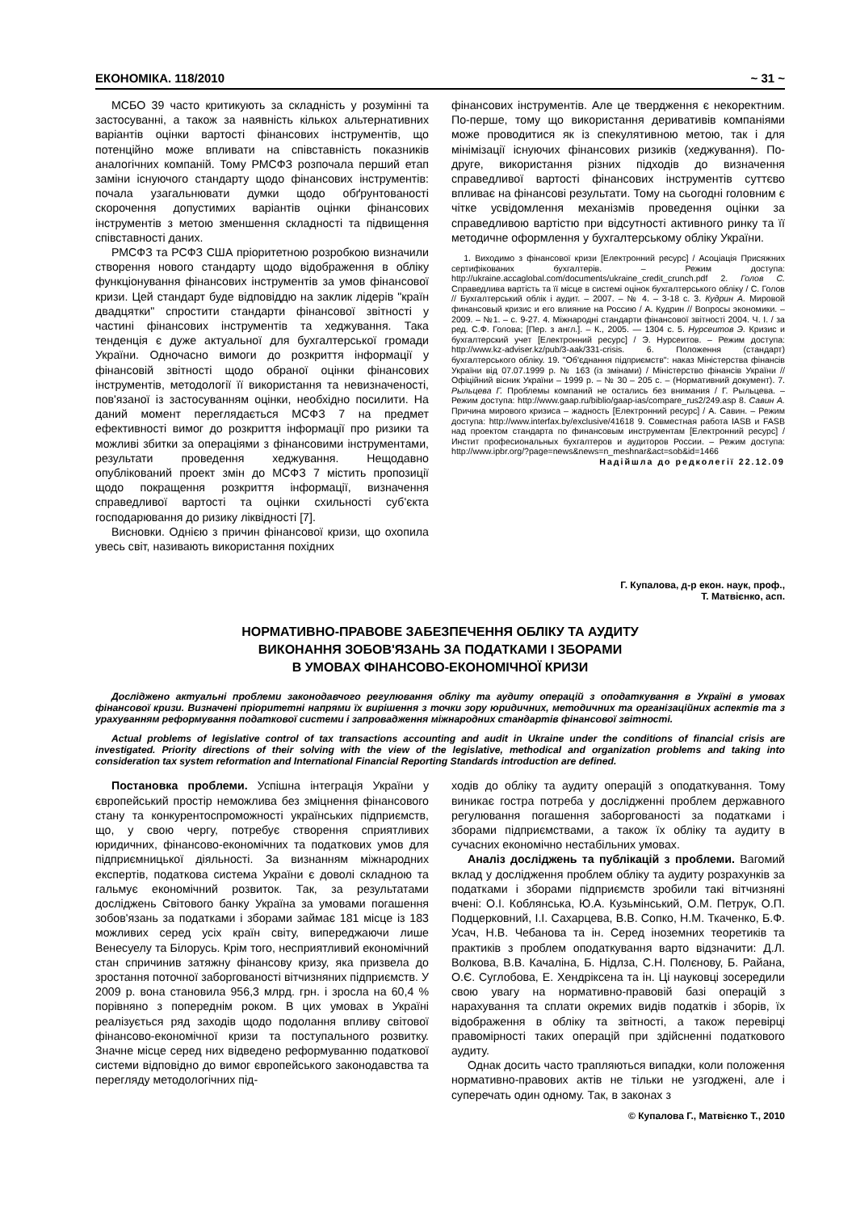ЕКОНОМІКА. 118/2010 ~ 31 ~
МСБО 39 часто критикують за складність у розумінні та застосуванні, а також за наявність кількох альтернативних варіантів оцінки вартості фінансових інструментів, що потенційно може впливати на співставність показників аналогічних компаній. Тому РМСФЗ розпочала перший етап заміни існуючого стандарту щодо фінансових інструментів: почала узагальнювати думки щодо обґрунтованості скорочення допустимих варіантів оцінки фінансових інструментів з метою зменшення складності та підвищення співставності даних.
РМСФЗ та РСФЗ США пріоритетною розробкою визначили створення нового стандарту щодо відображення в обліку функціонування фінансових інструментів за умов фінансової кризи. Цей стандарт буде відповіддю на заклик лідерів "країн двадцятки" спростити стандарти фінансової звітності у частині фінансових інструментів та хеджування. Така тенденція є дуже актуальної для бухгалтерської громади України. Одночасно вимоги до розкриття інформації у фінансовій звітності щодо обраної оцінки фінансових інструментів, методології її використання та невизначеності, пов'язаної із застосуванням оцінки, необхідно посилити. На даний момент переглядається МСФЗ 7 на предмет ефективності вимог до розкриття інформації про ризики та можливі збитки за операціями з фінансовими інструментами, результати проведення хеджування. Нещодавно опублікований проект змін до МСФЗ 7 містить пропозиції щодо покращення розкриття інформації, визначення справедливої вартості та оцінки схильності суб'єкта господарювання до ризику ліквідності [7].
Висновки. Однією з причин фінансової кризи, що охопила увесь світ, називають використання похідних
фінансових інструментів. Але це твердження є некоректним. По-перше, тому що використання деривативів компаніями може проводитися як із спекулятивною метою, так і для мінімізації існуючих фінансових ризиків (хеджування). По-друге, використання різних підходів до визначення справедливої вартості фінансових інструментів суттєво впливає на фінансові результати. Тому на сьогодні головним є чітке усвідомлення механізмів проведення оцінки за справедливою вартістю при відсутності активного ринку та її методичне оформлення у бухгалтерському обліку України.
1. Виходимо з фінансової кризи [Електронний ресурс] / Асоціація Присяжних сертифікованих бухгалтерів. – Режим доступа: http://ukraine.accaglobal.com/documents/ukraine_credit_crunch.pdf 2. Голов С. Справедлива вартість та її місце в системі оцінок бухгалтерського обліку / С. Голов // Бухгалтерський облік і аудит. – 2007. – № 4. – 3-18 с. 3. Кудрин А. Мировой финансовый кризис и его влияние на Россию / А. Кудрин // Вопросы экономики. – 2009. – №1. – с. 9-27. 4. Міжнародні стандарти фінансової звітності 2004. Ч. І. / за ред. С.Ф. Голова; [Пер. з англ.]. – К., 2005. — 1304 с. 5. Нурсеитов Э. Кризис и бухгалтерский учет [Електронний ресурс] / Э. Нурсеитов. – Режим доступа: http://www.kz-adviser.kz/pub/3-aak/331-crisis. 6. Положення (стандарт) бухгалтерського обліку. 19. "Об'єднання підприємств": наказ Міністерства фінансів України від 07.07.1999 р. № 163 (із змінами) / Міністерство фінансів України // Офіційний вісник України – 1999 р. – № 30 – 205 с. – (Нормативний документ). 7. Рыльцева Г. Проблемы компаний не остались без внимания / Г. Рыльцева. – Режим доступа: http://www.gaap.ru/biblio/gaap-ias/compare_rus2/249.asp 8. Савин А. Причина мирового кризиса – жадность [Електронний ресурс] / А. Савин. – Режим доступа: http://www.interfax.by/exclusive/41618 9. Совместная работа IASB и FASB над проектом стандарта по финансовым инструментам [Електронний ресурс] / Инстит професиональных бухгалтеров и аудиторов России. – Режим доступа: http://www.ipbr.org/?page=news&news=n_meshnar&act=sob&id=1466
Надійшла до редколегії 22.12.09
Г. Купалова, д-р екон. наук, проф.,
Т. Матвієнко, асп.
НОРМАТИВНО-ПРАВОВЕ ЗАБЕЗПЕЧЕННЯ ОБЛІКУ ТА АУДИТУ
ВИКОНАННЯ ЗОБОВ'ЯЗАНЬ ЗА ПОДАТКАМИ І ЗБОРАМИ
В УМОВАХ ФІНАНСОВО-ЕКОНОМІЧНОЇ КРИЗИ
Досліджено актуальні проблеми законодавчого регулювання обліку та аудиту операцій з оподаткування в Україні в умовах фінансової кризи. Визначені пріоритетні напрями їх вирішення з точки зору юридичних, методичних та організаційних аспектів та з урахуванням реформування податкової системи і запровадження міжнародних стандартів фінансової звітності.
Actual problems of legislative control of tax transactions accounting and audit in Ukraine under the conditions of financial crisis are investigated. Priority directions of their solving with the view of the legislative, methodical and organization problems and taking into consideration tax system reformation and International Financial Reporting Standards introduction are defined.
Постановка проблеми. Успішна інтеграція України у європейський простір неможлива без зміцнення фінансового стану та конкурентоспроможності українських підприємств, що, у свою чергу, потребує створення сприятливих юридичних, фінансово-економічних та податкових умов для підприємницької діяльності. За визнанням міжнародних експертів, податкова система України є доволі складною та гальмує економічний розвиток. Так, за результатами досліджень Світового банку Україна за умовами погашення зобов'язань за податками і зборами займає 181 місце із 183 можливих серед усіх країн світу, випереджаючи лише Венесуелу та Білорусь. Крім того, несприятливий економічний стан спричинив затяжну фінансову кризу, яка призвела до зростання поточної заборгованості вітчизняних підприємств. У 2009 р. вона становила 956,3 млрд. грн. і зросла на 60,4 % порівняно з попереднім роком. В цих умовах в Україні реалізується ряд заходів щодо подолання впливу світової фінансово-економічної кризи та поступального розвитку. Значне місце серед них відведено реформуванню податкової системи відповідно до вимог європейського законодавства та перегляду методологічних під-
ходів до обліку та аудиту операцій з оподаткування. Тому виникає гостра потреба у дослідженні проблем державного регулювання погашення заборгованості за податками і зборами підприємствами, а також їх обліку та аудиту в сучасних економічно нестабільних умовах.
Аналіз досліджень та публікацій з проблеми. Вагомий вклад у дослідження проблем обліку та аудиту розрахунків за податками і зборами підприємств зробили такі вітчизняні вчені: О.І. Коблянська, Ю.А. Кузьмінський, О.М. Петрук, О.П. Подцерковний, І.І. Сахарцева, В.В. Сопко, Н.М. Ткаченко, Б.Ф. Усач, Н.В. Чебанова та ін. Серед іноземних теоретиків та практиків з проблем оподаткування варто відзначити: Д.Л. Волкова, В.В. Качаліна, Б. Нідлза, С.Н. Полєнову, Б. Райана, О.Є. Суглобова, Е. Хендріксена та ін. Ці науковці зосередили свою увагу на нормативно-правовій базі операцій з нарахування та сплати окремих видів податків і зборів, їх відображення в обліку та звітності, а також перевірці правомірності таких операцій при здійсненні податкового аудиту.
Однак досить часто трапляються випадки, коли положення нормативно-правових актів не тільки не узгоджені, але і суперечать один одному. Так, в законах з
© Купалова Г., Матвієнко Т., 2010